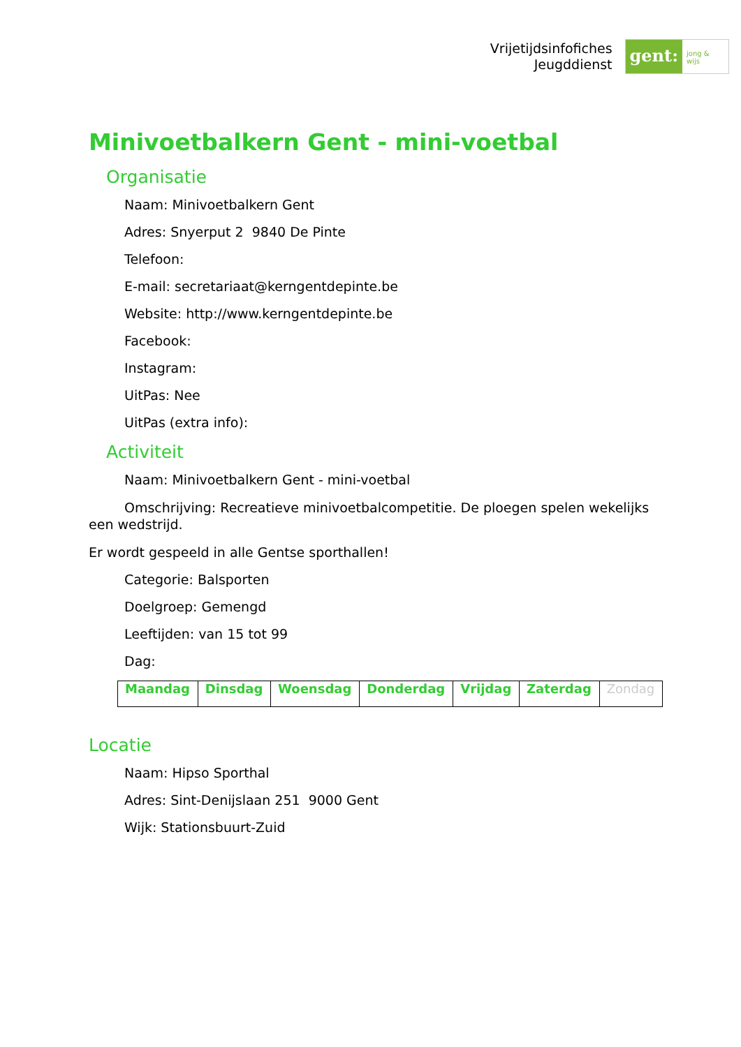Vrijetijdsinfofiches
Jeugddienst
gent:
jong & wijs
Minivoetbalkern Gent - mini-voetbal
Organisatie
Naam: Minivoetbalkern Gent
Adres: Snyerput 2 9840 De Pinte
Telefoon:
E-mail: secretariaat@kerngentdepinte.be
Website: http://www.kerngentdepinte.be
Facebook:
Instagram:
UitPas: Nee
UitPas (extra info):
Activiteit
Naam: Minivoetbalkern Gent - mini-voetbal
Omschrijving: Recreatieve minivoetbalcompetitie. De ploegen spelen wekelijks een wedstrijd.
Er wordt gespeeld in alle Gentse sporthallen!
Categorie: Balsporten
Doelgroep: Gemengd
Leeftijden: van 15 tot 99
Dag:
| Maandag | Dinsdag | Woensdag | Donderdag | Vrijdag | Zaterdag | Zondag |
Locatie
Naam: Hipso Sporthal
Adres: Sint-Denijslaan 251 9000 Gent
Wijk: Stationsbuurt-Zuid